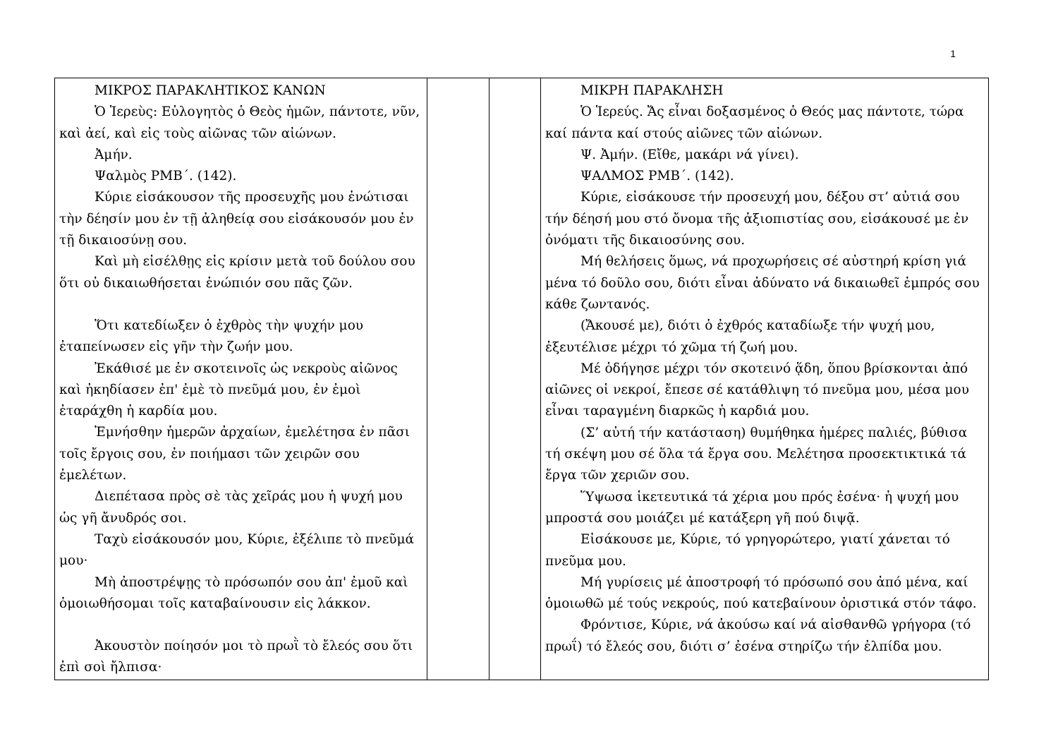1
| ΜΙΚΡΟΣ ΠΑΡΑΚΛΗΤΙΚΟΣ ΚΑΝΩΝ Ὁ Ἱερεὺς: Εὐλογητὸς ὁ Θεὸς ἡμῶν, πάντοτε, νῦν, καὶ ἀεί, καὶ εἰς τοὺς αἰῶνας τῶν αἰώνων. Ἀμήν. Ψαλμὸς ΡΜΒ΄. (142). Κύριε εἰσάκουσον τῆς προσευχῆς μου ἐνώτισαι τὴν δέησίν μου ἐν τῇ ἀληθείᾳ σου εἰσάκουσόν μου ἐν τῇ δικαιοσύνῃ σου. Καὶ μὴ εἰσέλθῃς εἰς κρίσιν μετὰ τοῦ δούλου σου ὅτι οὐ δικαιωθήσεται ἐνώπιόν σου πᾶς ζῶν. Ὅτι κατεδίωξεν ὁ ἐχθρὸς τὴν ψυχήν μου ἐταπείνωσεν εἰς γῆν τὴν ζωήν μου. Ἐκάθισέ με ἐν σκοτεινοῖς ὡς νεκροὺς αἰῶνος καὶ ἠκηδίασεν ἐπ' ἐμὲ τὸ πνεῦμά μου, ἐν ἐμοὶ ἐταράχθη ἡ καρδία μου. Ἐμνήσθην ἡμερῶν ἀρχαίων, ἐμελέτησα ἐν πᾶσι τοῖς ἔργοις σου, ἐν ποιήμασι τῶν χειρῶν σου ἐμελέτων. Διεπέτασα πρὸς σὲ τὰς χεῖράς μου ἡ ψυχή μου ὡς γῆ ἄνυδρός σοι. Ταχὺ εἰσάκουσόν μου, Κύριε, ἐξέλιπε τὸ πνεῦμά μου· Μὴ ἀποστρέψῃς τὸ πρόσωπόν σου ἀπ' ἐμοῦ καὶ ὁμοιωθήσομαι τοῖς καταβαίνουσιν εἰς λάκκον. Ἀκουστὸν ποίησόν μοι τὸ πρωῒ τὸ ἔλεός σου ὅτι ἐπὶ σοὶ ἤλπισα· | | | ΜΙΚΡΗ ΠΑΡΑΚΛΗΣΗ Ὁ Ἱερεύς. Ἄς εἶναι δοξασμένος ὁ Θεός μας πάντοτε, τώρα καί πάντα καί στούς αἰῶνες τῶν αἰώνων. Ψ. Ἀμήν. (Εἴθε, μακάρι νά γίνει). ΨΑΛΜΟΣ ΡΜΒ΄. (142). Κύριε, εἰσάκουσε τήν προσευχή μου, δέξου στ’ αὐτιά σου τήν δέησή μου στό ὄνομα τῆς ἀξιοπιστίας σου, εἰσάκουσέ με ἐν ὀνόματι τῆς δικαιοσύνης σου. Μή θελήσεις ὅμως, νά προχωρήσεις σέ αὐστηρή κρίση γιά μένα τό δοῦλο σου, διότι εἶναι ἀδύνατο νά δικαιωθεῖ ἐμπρός σου κάθε ζωντανός. (Ἄκουσέ με), διότι ὁ ἐχθρός καταδίωξε τήν ψυχή μου, ἐξευτέλισε μέχρι τό χῶμα τή ζωή μου. Μέ ὁδήγησε μέχρι τόν σκοτεινό ᾅδη, ὅπου βρίσκονται ἀπό αἰῶνες οἱ νεκροί, ἔπεσε σέ κατάθλιψη τό πνεῦμα μου, μέσα μου εἶναι ταραγμένη διαρκῶς ἡ καρδιά μου. (Σ’ αὐτή τήν κατάσταση) θυμήθηκα ἡμέρες παλιές, βύθισα τή σκέψη μου σέ ὅλα τά ἔργα σου. Μελέτησα προσεκτικτικά τά ἔργα τῶν χεριῶν σου. Ὕψωσα ἱκετευτικά τά χέρια μου πρός ἐσένα· ἡ ψυχή μου μπροστά σου μοιάζει μέ κατάξερη γῆ πού διψᾷ. Εἰσάκουσε με, Κύριε, τό γρηγορώτερο, γιατί χάνεται τό πνεῦμα μου. Μή γυρίσεις μέ ἀποστροφή τό πρόσωπό σου ἀπό μένα, καί ὁμοιωθῶ μέ τούς νεκρούς, πού κατεβαίνουν ὁριστικά στόν τάφο. Φρόντισε, Κύριε, νά ἀκούσω καί νά αἰσθανθῶ γρήγορα (τό πρωΐ) τό ἔλεός σου, διότι σ’ ἐσένα στηρίζω τήν ἐλπίδα μου. |